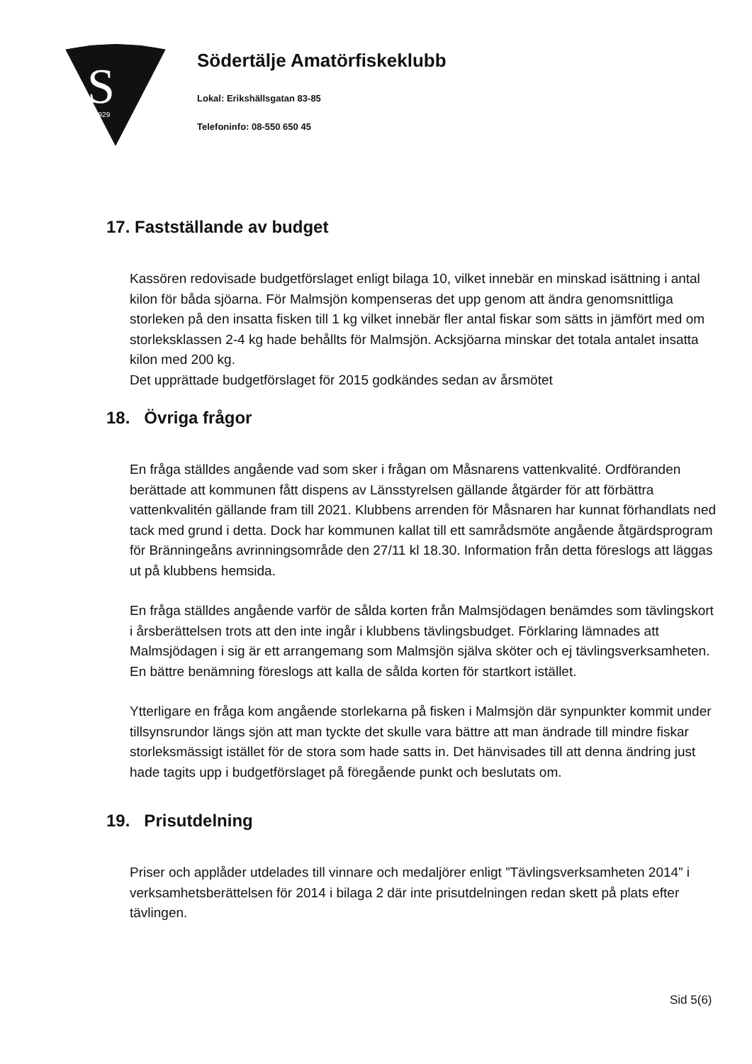S
1929
Södertälje Amatörfiskeklubb
Lokal: Erikshällsgatan 83-85
Telefoninfo: 08-550 650 45
17. Fastställande av budget
Kassören redovisade budgetförslaget enligt bilaga 10, vilket innebär en minskad isättning i antal kilon för båda sjöarna. För Malmsjön kompenseras det upp genom att ändra genomsnittliga storleken på den insatta fisken till 1 kg vilket innebär fler antal fiskar som sätts in jämfört med om storleksklassen 2-4 kg hade behållts för Malmsjön. Acksjöarna minskar det totala antalet insatta kilon med 200 kg.
Det upprättade budgetförslaget för 2015 godkändes sedan av årsmötet
18. Övriga frågor
En fråga ställdes angående vad som sker i frågan om Måsnarens vattenkvalité. Ordföranden berättade att kommunen fått dispens av Länsstyrelsen gällande åtgärder för att förbättra vattenkvalitén gällande fram till 2021. Klubbens arrenden för Måsnaren har kunnat förhandlats ned tack med grund i detta. Dock har kommunen kallat till ett samrådsmöte angående åtgärdsprogram för Bränningeåns avrinningsområde den 27/11 kl 18.30. Information från detta föreslogs att läggas ut på klubbens hemsida.
En fråga ställdes angående varför de sålda korten från Malmsjödagen benämdes som tävlingskort i årsberättelsen trots att den inte ingår i klubbens tävlingsbudget. Förklaring lämnades att Malmsjödagen i sig är ett arrangemang som Malmsjön själva sköter och ej tävlingsverksamheten. En bättre benämning föreslogs att kalla de sålda korten för startkort istället.
Ytterligare en fråga kom angående storlekarna på fisken i Malmsjön där synpunkter kommit under tillsynsrundor längs sjön att man tyckte det skulle vara bättre att man ändrade till mindre fiskar storleksmässigt istället för de stora som hade satts in. Det hänvisades till att denna ändring just hade tagits upp i budgetförslaget på föregående punkt och beslutats om.
19. Prisutdelning
Priser och applåder utdelades till vinnare och medaljörer enligt ”Tävlingsverksamheten 2014” i verksamhetsberättelsen för 2014 i bilaga 2 där inte prisutdelningen redan skett på plats efter tävlingen.
Sid 5(6)